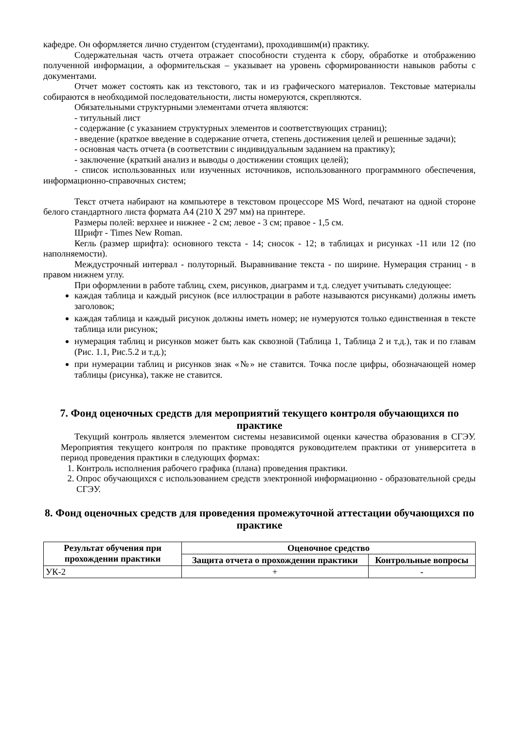кафедре. Он оформляется лично студентом (студентами), проходившим(и) практику.
Содержательная часть отчета отражает способности студента к сбору, обработке и отображению полученной информации, а оформительская – указывает на уровень сформированности навыков работы с документами.
Отчет может состоять как из текстового, так и из графического материалов. Текстовые материалы собираются в необходимой последовательности, листы номеруются, скрепляются.
Обязательными структурными элементами отчета являются:
- титульный лист
- содержание (с указанием структурных элементов и соответствующих страниц);
- введение (краткое введение в содержание отчета, степень достижения целей и решенные задачи);
- основная часть отчета (в соответствии с индивидуальным заданием на практику);
- заключение (краткий анализ и выводы о достижении стоящих целей);
- список использованных или изученных источников, использованного программного обеспечения, информационно-справочных систем;
Текст отчета набирают на компьютере в текстовом процессоре MS Word, печатают на одной стороне белого стандартного листа формата А4 (210 Х 297 мм) на принтере.
Размеры полей: верхнее и нижнее - 2 см; левое - 3 см; правое - 1,5 см.
Шрифт - Times New Roman.
Кегль (размер шрифта): основного текста - 14; сносок - 12; в таблицах и рисунках -11 или 12 (по наполняемости).
Междустрочный интервал - полуторный. Выравнивание текста - по ширине. Нумерация страниц - в правом нижнем углу.
При оформлении в работе таблиц, схем, рисунков, диаграмм и т.д. следует учитывать следующее:
каждая таблица и каждый рисунок (все иллюстрации в работе называются рисунками) должны иметь заголовок;
каждая таблица и каждый рисунок должны иметь номер; не нумеруются только единственная в тексте таблица или рисунок;
нумерация таблиц и рисунков может быть как сквозной (Таблица 1, Таблица 2 и т.д.), так и по главам (Рис. 1.1, Рис.5.2 и т.д.);
при нумерации таблиц и рисунков знак «№» не ставится. Точка после цифры, обозначающей номер таблицы (рисунка), также не ставится.
7. Фонд оценочных средств для мероприятий текущего контроля обучающихся по практике
Текущий контроль является элементом системы независимой оценки качества образования в СГЭУ. Мероприятия текущего контроля по практике проводятся руководителем практики от университета в период проведения практики в следующих формах:
1. Контроль исполнения рабочего графика (плана) проведения практики.
2. Опрос обучающихся с использованием средств электронной информационно - образовательной среды СГЭУ.
8. Фонд оценочных средств для проведения промежуточной аттестации обучающихся по практике
| Результат обучения при прохождении практики | Оценочное средство | |
| --- | --- | --- |
| | Защита отчета о прохождении практики | Контрольные вопросы |
| УК-2 | + | - |